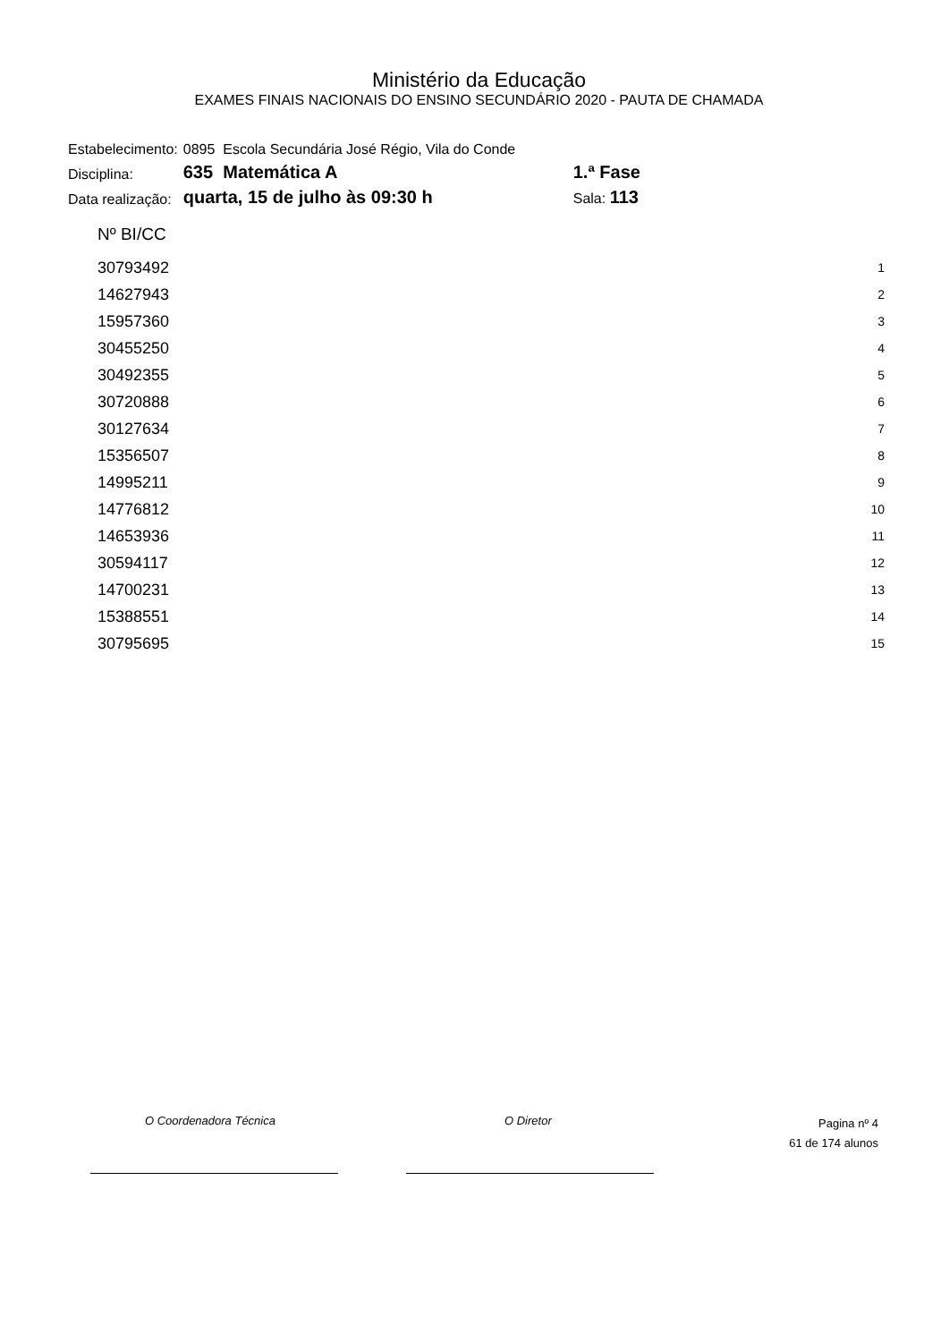Ministério da Educação
EXAMES FINAIS NACIONAIS DO ENSINO SECUNDÁRIO 2020 - PAUTA DE CHAMADA
| Estabelecimento: | 0895 Escola Secundária José Régio, Vila do Conde | | |
| Disciplina: | 635 Matemática A | 1.ª Fase | |
| Data realização: | quarta, 15 de julho às 09:30 h | Sala: 113 | |
| Nº BI/CC | |
| --- | --- |
| 30793492 | 1 |
| 14627943 | 2 |
| 15957360 | 3 |
| 30455250 | 4 |
| 30492355 | 5 |
| 30720888 | 6 |
| 30127634 | 7 |
| 15356507 | 8 |
| 14995211 | 9 |
| 14776812 | 10 |
| 14653936 | 11 |
| 30594117 | 12 |
| 14700231 | 13 |
| 15388551 | 14 |
| 30795695 | 15 |
O Coordenadora Técnica O Diretor
Pagina nº 4
61 de 174 alunos